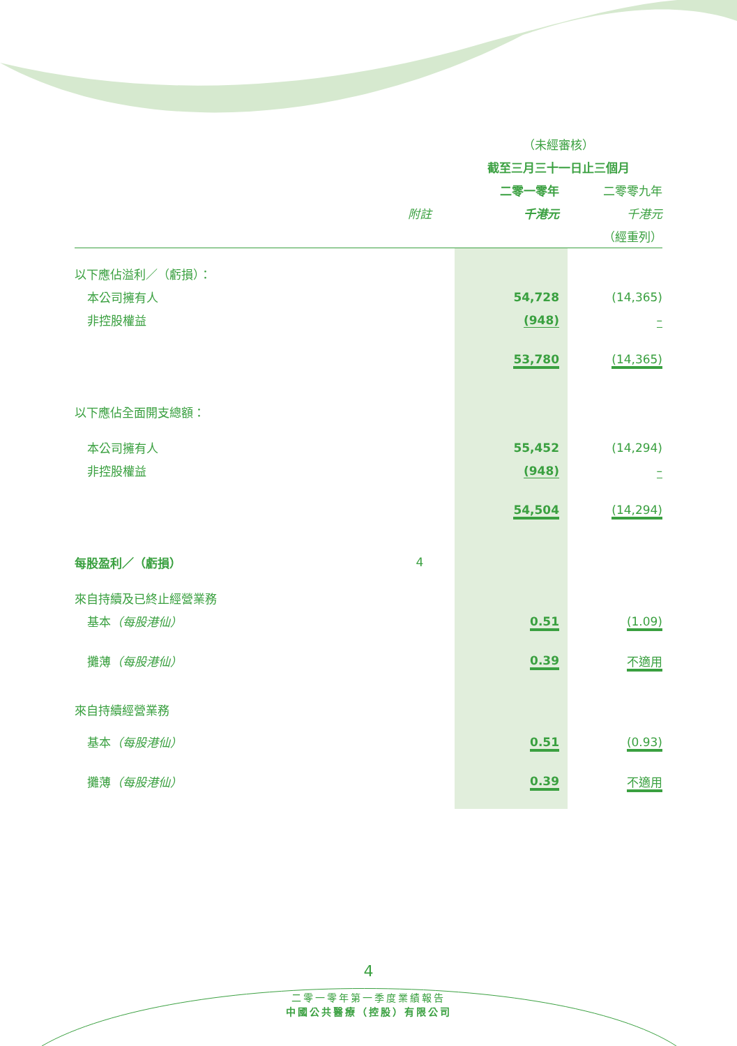| | | （未經審核） | | |
| --- | --- | --- | --- | --- |
| | | 截至三月三十一日止三個月 | | |
| | | 二零一零年 | | 二零零九年 |
| | 附註 | 千港元 | | 千港元 |
| | | | | （經重列） |
| 以下應佔溢利／（虧損）： | | | | |
| 本公司擁有人 | | 54,728 | | (14,365) |
| 非控股權益 | | (948) | | – |
| | | 53,780 | | (14,365) |
| 以下應佔全面開支總額： | | | | |
| 本公司擁有人 | | 55,452 | | (14,294) |
| 非控股權益 | | (948) | | – |
| | | 54,504 | | (14,294) |
| 每股盈利／（虧損） | 4 | | | |
| 來自持續及已終止經營業務 | | | | |
| 基本 （每股港仙） | | 0.51 | | (1.09) |
| 攤薄 （每股港仙） | | 0.39 | | 不適用 |
| 來自持續經營業務 | | | | |
| 基本 （每股港仙） | | 0.51 | | (0.93) |
| 攤薄 （每股港仙） | | 0.39 | | 不適用 |
4
二零一零年第一季度業績報告
中國公共醫療（控股）有限公司